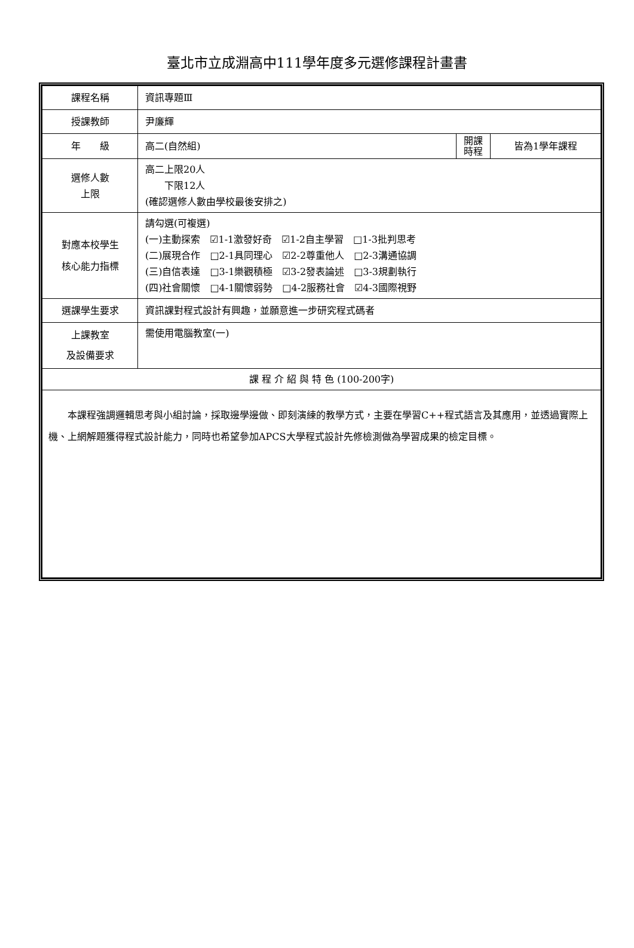臺北市立成淵高中111學年度多元選修課程計畫書
| 課程名稱 | 資訊專題Ⅲ | | |
| 授課教師 | 尹廉輝 | | |
| 年 級 | 高二(自然組) | 開課 時程 | 皆為1學年課程 |
| 選修人數 上限 | 高二上限20人 下限12人 (確認選修人數由學校最後安排之) | | |
| 對應本校學生 核心能力指標 | 請勾選(可複選) (一)主動探索 ☑1-1激發好奇 ☑1-2自主學習 □1-3批判思考 (二)展現合作 □2-1具同理心 ☑2-2尊重他人 □2-3溝通協調 (三)自信表達 □3-1樂觀積極 ☑3-2發表論述 □3-3規劃執行 (四)社會關懷 □4-1關懷弱勢 □4-2服務社會 ☑4-3國際視野 | | |
| 選課學生要求 | 資訊課對程式設計有興趣，並願意進一步研究程式碼者 | | |
| 上課教室 及設備要求 | 需使用電腦教室(一) | | |
| 課 程 介 紹 與 特 色 (100-200字) | | | |
| 本課程強調邏輯思考與小組討論，採取邊學邊做、即刻演練的教學方式，主要在學習C++程式語言及其應用，並透過實際上機、上網解題獲得程式設計能力，同時也希望參加APCS大學程式設計先修檢測做為學習成果的檢定目標。 | | | |